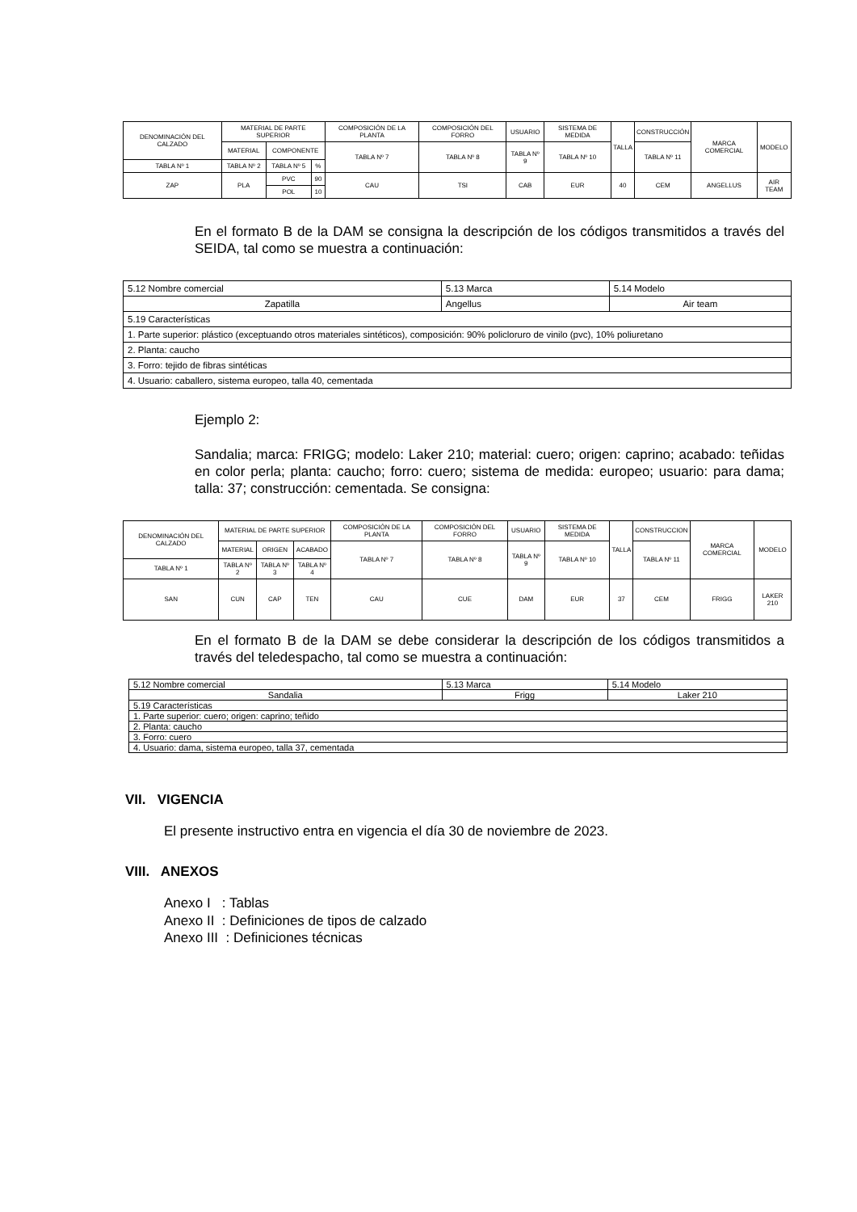| DENOMINACIÓN DEL CALZADO | MATERIAL DE PARTE SUPERIOR | | | COMPOSICIÓN DE LA PLANTA | COMPOSICIÓN DEL FORRO | USUARIO | SISTEMA DE MEDIDA | TALLA | CONSTRUCCIÓN | MARCA COMERCIAL | MODELO |
| | MATERIAL | COMPONENTE | | TABLA Nº 7 | TABLA Nº 8 | TABLA Nº 9 | TABLA Nº 10 | | TABLA Nº 11 | | |
| TABLA Nº 1 | TABLA Nº 2 | TABLA Nº 5 | % | | | | | | | | |
| ZAP | PLA | PVC | 90 | CAU | TSI | CAB | EUR | 40 | CEM | ANGELLUS | AIR TEAM |
| | | POL | 10 | | | | | | | | |
En el formato B de la DAM se consigna la descripción de los códigos transmitidos a través del SEIDA, tal como se muestra a continuación:
| 5.12 Nombre comercial | 5.13 Marca | 5.14 Modelo |
| Zapatilla | Angellus | Air team |
| 5.19 Características | | |
| 1. Parte superior: plástico (exceptuando otros materiales sintéticos), composición: 90% policloruro de vinilo (pvc), 10% poliuretano | | |
| 2. Planta: caucho | | |
| 3. Forro: tejido de fibras sintéticas | | |
| 4. Usuario: caballero, sistema europeo, talla 40, cementada | | |
Ejemplo 2:
Sandalia; marca: FRIGG; modelo: Laker 210; material: cuero; origen: caprino; acabado: teñidas en color perla; planta: caucho; forro: cuero; sistema de medida: europeo; usuario: para dama; talla: 37; construcción: cementada. Se consigna:
| DENOMINACIÓN DEL CALZADO | MATERIAL DE PARTE SUPERIOR | | | COMPOSICIÓN DE LA PLANTA | COMPOSICIÓN DEL FORRO | USUARIO | SISTEMA DE MEDIDA | TALLA | CONSTRUCCION | MARCA COMERCIAL | MODELO |
| | MATERIAL | ORIGEN | ACABADO | TABLA Nº 7 | TABLA Nº 8 | TABLA Nº 9 | TABLA Nº 10 | | TABLA Nº 11 | | |
| TABLA Nº 1 | TABLA Nº 2 | TABLA Nº 3 | TABLA Nº 4 | | | | | | | | |
| SAN | CUN | CAP | TEN | CAU | CUE | DAM | EUR | 37 | CEM | FRIGG | LAKER 210 |
En el formato B de la DAM se debe considerar la descripción de los códigos transmitidos a través del teledespacho, tal como se muestra a continuación:
| 5.12 Nombre comercial | 5.13 Marca | 5.14 Modelo |
| Sandalia | Frigg | Laker 210 |
| 5.19 Características | | |
| 1. Parte superior: cuero; origen: caprino; teñido | | |
| 2. Planta: caucho | | |
| 3. Forro: cuero | | |
| 4. Usuario: dama, sistema europeo, talla 37, cementada | | |
VII. VIGENCIA
El presente instructivo entra en vigencia el día 30 de noviembre de 2023.
VIII. ANEXOS
Anexo I : Tablas
Anexo II : Definiciones de tipos de calzado
Anexo III : Definiciones técnicas